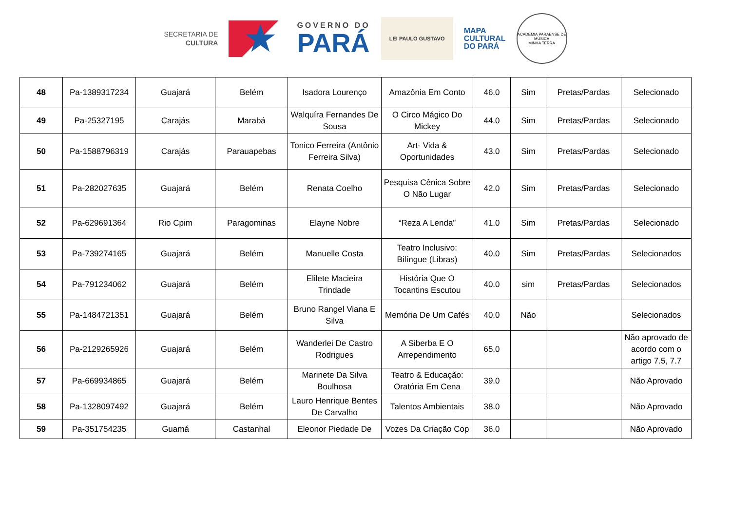SECRETARIA DE
CULTURA
★
GOVERNO DO
PARÁ
LEI PAULO GUSTAVO
MAPA
CULTURAL
DO PARÁ
ACADEMIA PARAENSE DE MÚSICA
MINHA TERRA
| 48 | Pa-1389317234 | Guajará | Belém | Isadora Lourenço | Amazônia Em Conto | 46.0 | Sim | Pretas/Pardas | Selecionado |
| 49 | Pa-25327195 | Carajás | Marabá | Walquíra Fernandes De Sousa | O Circo Mágico Do Mickey | 44.0 | Sim | Pretas/Pardas | Selecionado |
| 50 | Pa-1588796319 | Carajás | Parauapebas | Tonico Ferreira (Antônio Ferreira Silva) | Art- Vida & Oportunidades | 43.0 | Sim | Pretas/Pardas | Selecionado |
| 51 | Pa-282027635 | Guajará | Belém | Renata Coelho | Pesquisa Cênica Sobre O Não Lugar | 42.0 | Sim | Pretas/Pardas | Selecionado |
| 52 | Pa-629691364 | Rio Cpim | Paragominas | Elayne Nobre | “Reza A Lenda” | 41.0 | Sim | Pretas/Pardas | Selecionado |
| 53 | Pa-739274165 | Guajará | Belém | Manuelle Costa | Teatro Inclusivo: Bilíngue (Libras) | 40.0 | Sim | Pretas/Pardas | Selecionados |
| 54 | Pa-791234062 | Guajará | Belém | Elilete Macieira Trindade | História Que O Tocantins Escutou | 40.0 | sim | Pretas/Pardas | Selecionados |
| 55 | Pa-1484721351 | Guajará | Belém | Bruno Rangel Viana E Silva | Memória De Um Cafés | 40.0 | Não | | Selecionados |
| 56 | Pa-2129265926 | Guajará | Belém | Wanderlei De Castro Rodrigues | A Siberba E O Arrependimento | 65.0 | | | Não aprovado de acordo com o artigo 7.5, 7.7 |
| 57 | Pa-669934865 | Guajará | Belém | Marinete Da Silva Boulhosa | Teatro & Educação: Oratória Em Cena | 39.0 | | | Não Aprovado |
| 58 | Pa-1328097492 | Guajará | Belém | Lauro Henrique Bentes De Carvalho | Talentos Ambientais | 38.0 | | | Não Aprovado |
| 59 | Pa-351754235 | Guamá | Castanhal | Eleonor Piedade De | Vozes Da Criação Cop | 36.0 | | | Não Aprovado |